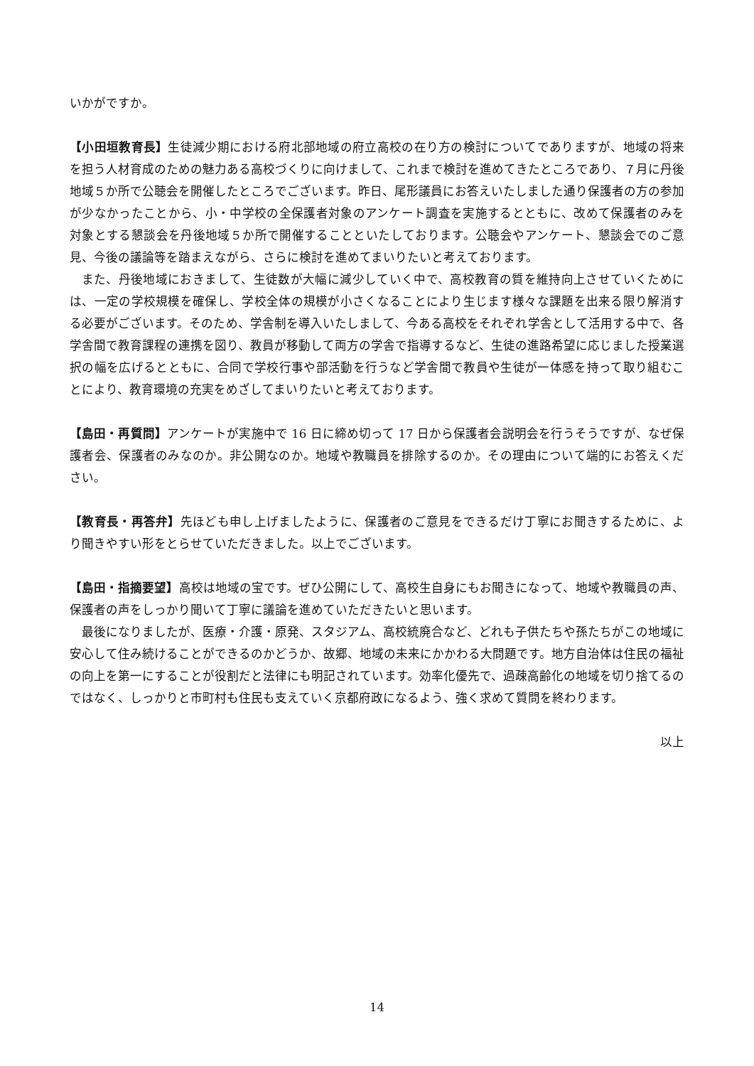いかがですか。
【小田垣教育長】生徒減少期における府北部地域の府立高校の在り方の検討についてでありますが、地域の将来を担う人材育成のための魅力ある高校づくりに向けまして、これまで検討を進めてきたところであり、７月に丹後地域５か所で公聴会を開催したところでございます。昨日、尾形議員にお答えいたしました通り保護者の方の参加が少なかったことから、小・中学校の全保護者対象のアンケート調査を実施するとともに、改めて保護者のみを対象とする懇談会を丹後地域５か所で開催することといたしております。公聴会やアンケート、懇談会でのご意見、今後の議論等を踏まえながら、さらに検討を進めてまいりたいと考えております。
また、丹後地域におきまして、生徒数が大幅に減少していく中で、高校教育の質を維持向上させていくためには、一定の学校規模を確保し、学校全体の規模が小さくなることにより生じます様々な課題を出来る限り解消する必要がございます。そのため、学舎制を導入いたしまして、今ある高校をそれぞれ学舎として活用する中で、各学舎間で教育課程の連携を図り、教員が移動して両方の学舎で指導するなど、生徒の進路希望に応じました授業選択の幅を広げるとともに、合同で学校行事や部活動を行うなど学舎間で教員や生徒が一体感を持って取り組むことにより、教育環境の充実をめざしてまいりたいと考えております。
【島田・再質問】アンケートが実施中で 16 日に締め切って 17 日から保護者会説明会を行うそうですが、なぜ保護者会、保護者のみなのか。非公開なのか。地域や教職員を排除するのか。その理由について端的にお答えください。
【教育長・再答弁】先ほども申し上げましたように、保護者のご意見をできるだけ丁寧にお聞きするために、より聞きやすい形をとらせていただきました。以上でございます。
【島田・指摘要望】高校は地域の宝です。ぜひ公開にして、高校生自身にもお聞きになって、地域や教職員の声、保護者の声をしっかり聞いて丁寧に議論を進めていただきたいと思います。
最後になりましたが、医療・介護・原発、スタジアム、高校統廃合など、どれも子供たちや孫たちがこの地域に安心して住み続けることができるのかどうか、故郷、地域の未来にかかわる大問題です。地方自治体は住民の福祉の向上を第一にすることが役割だと法律にも明記されています。効率化優先で、過疎高齢化の地域を切り捨てるのではなく、しっかりと市町村も住民も支えていく京都府政になるよう、強く求めて質問を終わります。
以上
14